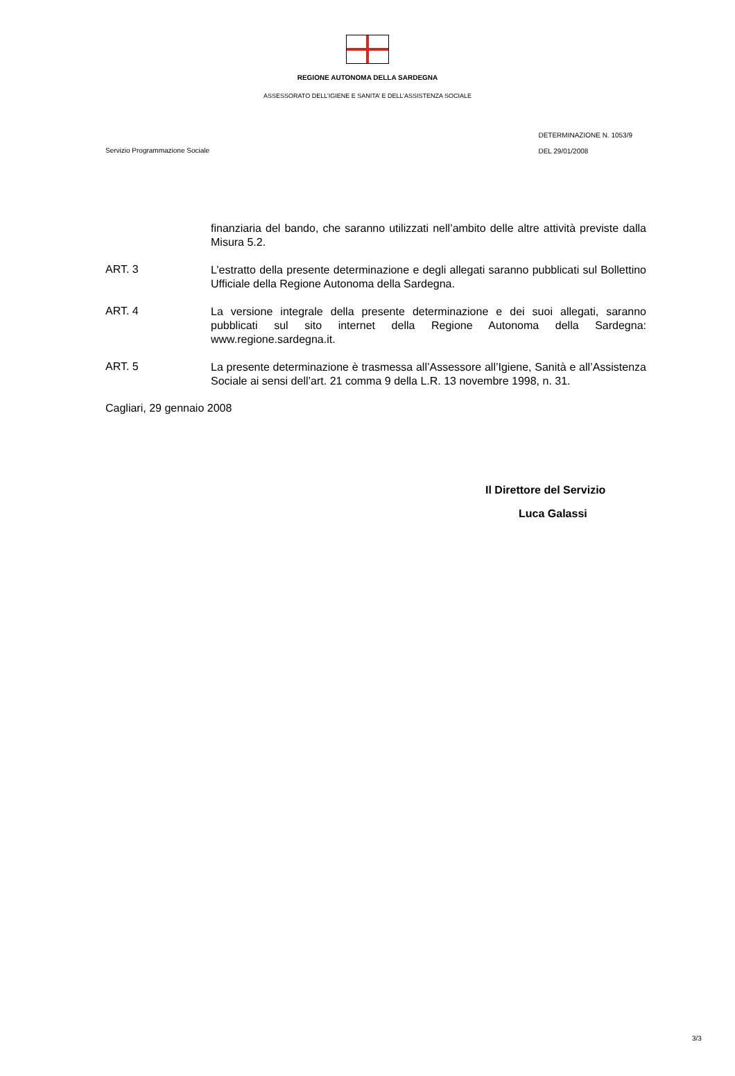REGIONE AUTONOMA DELLA SARDEGNA
ASSESSORATO DELL’IGIENE E SANITA’ E DELL’ASSISTENZA SOCIALE
Servizio Programmazione Sociale
DETERMINAZIONE N. 1053/9
DEL 29/01/2008
finanziaria del bando, che saranno utilizzati nell’ambito delle altre attività previste dalla Misura 5.2.
ART. 3
L’estratto della presente determinazione e degli allegati saranno pubblicati sul Bollettino Ufficiale della Regione Autonoma della Sardegna.
ART. 4
La versione integrale della presente determinazione e dei suoi allegati, saranno pubblicati sul sito internet della Regione Autonoma della Sardegna: www.regione.sardegna.it.
ART. 5
La presente determinazione è trasmessa all’Assessore all’Igiene, Sanità e all’Assistenza Sociale ai sensi dell’art. 21 comma 9 della L.R. 13 novembre 1998, n. 31.
Cagliari, 29 gennaio 2008
Il Direttore del Servizio
Luca Galassi
3/3